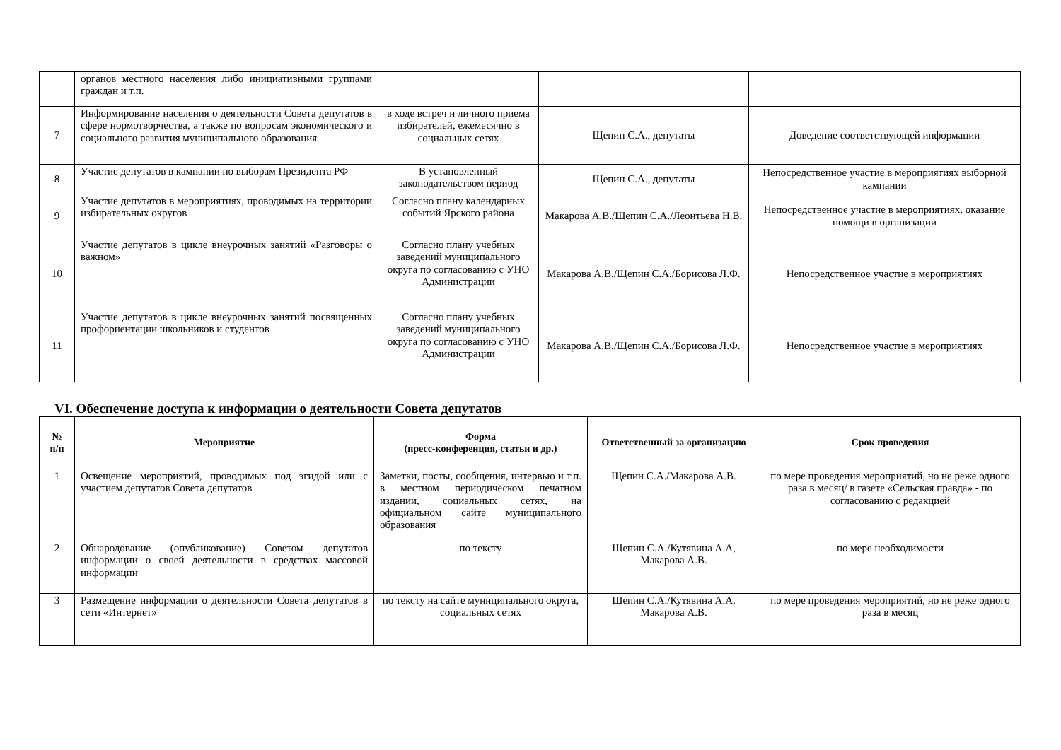| | органов местного населения либо инициативными группами граждан и т.п. | | | |
| 7 | Информирование населения о деятельности Совета депутатов в сфере нормотворчества, а также по вопросам экономического и социального развития муниципального образования | в ходе встреч и личного приема избирателей, ежемесячно в социальных сетях | Щепин С.А., депутаты | Доведение соответствующей информации |
| 8 | Участие депутатов в кампании по выборам Президента РФ | В установленный законодательством период | Щепин С.А., депутаты | Непосредственное участие в мероприятиях выборной кампании |
| 9 | Участие депутатов в мероприятиях, проводимых на территории избирательных округов | Согласно плану календарных событий Ярского района | Макарова А.В./Щепин С.А./Леонтьева Н.В. | Непосредственное участие в мероприятиях, оказание помощи в организации |
| 10 | Участие депутатов в цикле внеурочных занятий «Разговоры о важном» | Согласно плану учебных заведений муниципального округа по согласованию с УНО Администрации | Макарова А.В./Щепин С.А./Борисова Л.Ф. | Непосредственное участие в мероприятиях |
| 11 | Участие депутатов в цикле внеурочных занятий посвященных профориентации школьников и студентов | Согласно плану учебных заведений муниципального округа по согласованию с УНО Администрации | Макарова А.В./Щепин С.А./Борисова Л.Ф. | Непосредственное участие в мероприятиях |
VI. Обеспечение доступа к информации о деятельности Совета депутатов
| № п/п | Мероприятие | Форма (пресс-конференция, статьи и др.) | Ответственный за организацию | Срок проведения |
| --- | --- | --- | --- | --- |
| 1 | Освещение мероприятий, проводимых под эгидой или с участием депутатов Совета депутатов | Заметки, посты, сообщения, интервью и т.п. в местном периодическом печатном издании, социальных сетях, на официальном сайте муниципального образования | Щепин С.А./Макарова А.В. | по мере проведения мероприятий, но не реже одного раза в месяц/ в газете «Сельская правда» - по согласованию с редакцией |
| 2 | Обнародование (опубликование) Советом депутатов информации о своей деятельности в средствах массовой информации | по тексту | Щепин С.А./Кутявина А.А, Макарова А.В. | по мере необходимости |
| 3 | Размещение информации о деятельности Совета депутатов в сети «Интернет» | по тексту на сайте муниципального округа, социальных сетях | Щепин С.А./Кутявина А.А, Макарова А.В. | по мере проведения мероприятий, но не реже одного раза в месяц |